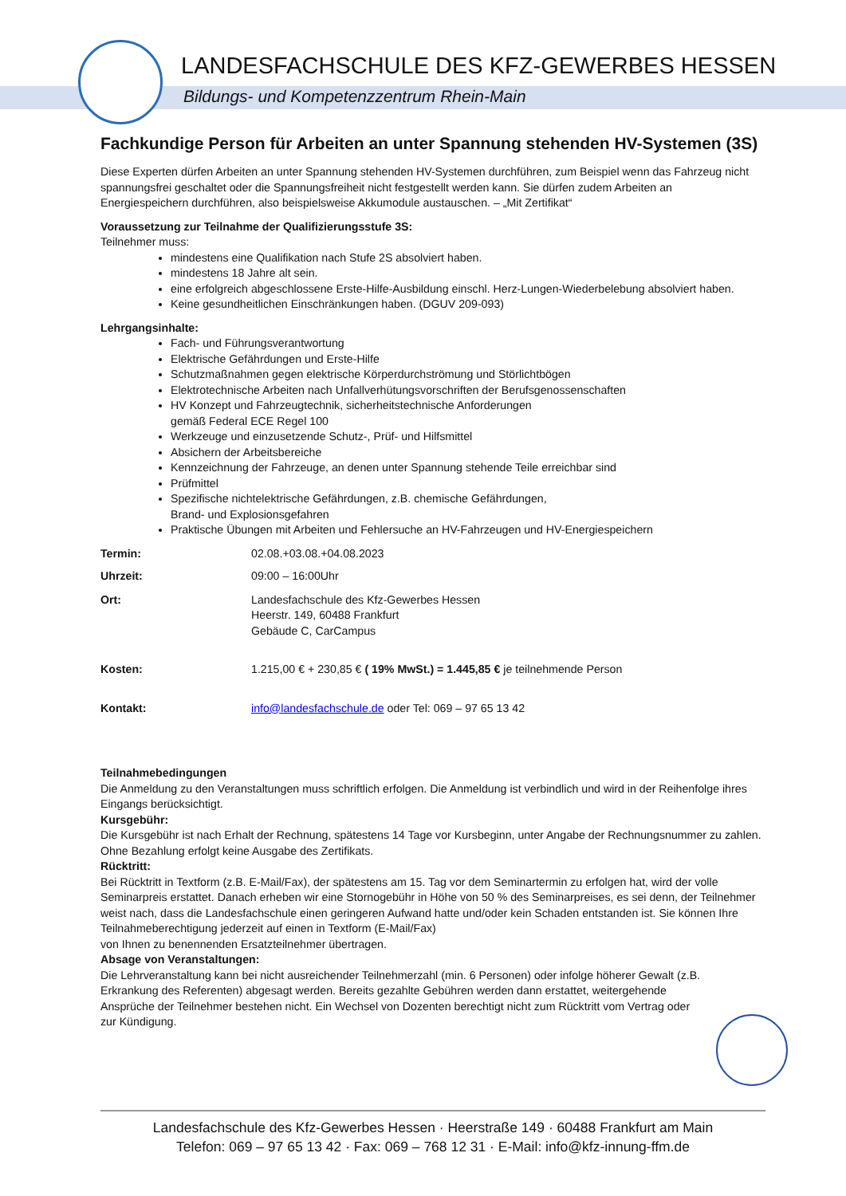LANDESFACHSCHULE DES KFZ-GEWERBES HESSEN
Bildungs- und Kompetenzzentrum Rhein-Main
Fachkundige Person für Arbeiten an unter Spannung stehenden HV-Systemen (3S)
Diese Experten dürfen Arbeiten an unter Spannung stehenden HV-Systemen durchführen, zum Beispiel wenn das Fahrzeug nicht spannungsfrei geschaltet oder die Spannungsfreiheit nicht festgestellt werden kann. Sie dürfen zudem Arbeiten an Energiespeichern durchführen, also beispielsweise Akkumodule austauschen. – „Mit Zertifikat“
Voraussetzung zur Teilnahme der Qualifizierungsstufe 3S:
Teilnehmer muss:
mindestens eine Qualifikation nach Stufe 2S absolviert haben.
mindestens 18 Jahre alt sein.
eine erfolgreich abgeschlossene Erste-Hilfe-Ausbildung einschl. Herz-Lungen-Wiederbelebung absolviert haben.
Keine gesundheitlichen Einschränkungen haben. (DGUV 209-093)
Lehrgangsinhalte:
Fach- und Führungsverantwortung
Elektrische Gefährdungen und Erste-Hilfe
Schutzmaßnahmen gegen elektrische Körperdurchströmung und Störlichtbögen
Elektrotechnische Arbeiten nach Unfallverhütungsvorschriften der Berufsgenossenschaften
HV Konzept und Fahrzeugtechnik, sicherheitstechnische Anforderungen
gemäß Federal ECE Regel 100
Werkzeuge und einzusetzende Schutz-, Prüf- und Hilfsmittel
Absichern der Arbeitsbereiche
Kennzeichnung der Fahrzeuge, an denen unter Spannung stehende Teile erreichbar sind
Prüfmittel
Spezifische nichtelektrische Gefährdungen, z.B. chemische Gefährdungen,
Brand- und Explosionsgefahren
Praktische Übungen mit Arbeiten und Fehlersuche an HV-Fahrzeugen und HV-Energiespeichern
Termin: 02.08.+03.08.+04.08.2023
Uhrzeit: 09:00 – 16:00Uhr
Ort: Landesfachschule des Kfz-Gewerbes Hessen
Heerstr. 149, 60488 Frankfurt
Gebäude C, CarCampus
Kosten: 1.215,00 € + 230,85 € ( 19% MwSt.) = 1.445,85 € je teilnehmende Person
Kontakt: info@landesfachschule.de oder Tel: 069 – 97 65 13 42
Teilnahmebedingungen
Die Anmeldung zu den Veranstaltungen muss schriftlich erfolgen. Die Anmeldung ist verbindlich und wird in der Reihenfolge ihres Eingangs berücksichtigt.
Kursgebühr:
Die Kursgebühr ist nach Erhalt der Rechnung, spätestens 14 Tage vor Kursbeginn, unter Angabe der Rechnungsnummer zu zahlen. Ohne Bezahlung erfolgt keine Ausgabe des Zertifikats.
Rücktritt:
Bei Rücktritt in Textform (z.B. E-Mail/Fax), der spätestens am 15. Tag vor dem Seminartermin zu erfolgen hat, wird der volle Seminarpreis erstattet. Danach erheben wir eine Stornogebühr in Höhe von 50 % des Seminarpreises, es sei denn, der Teilnehmer weist nach, dass die Landesfachschule einen geringeren Aufwand hatte und/oder kein Schaden entstanden ist. Sie können Ihre Teilnahmeberechtigung jederzeit auf einen in Textform (E-Mail/Fax)
von Ihnen zu benennenden Ersatzteilnehmer übertragen.
Absage von Veranstaltungen:
Die Lehrveranstaltung kann bei nicht ausreichender Teilnehmerzahl (min. 6 Personen) oder infolge höherer Gewalt (z.B. Erkrankung des Referenten) abgesagt werden. Bereits gezahlte Gebühren werden dann erstattet, weitergehende Ansprüche der Teilnehmer bestehen nicht. Ein Wechsel von Dozenten berechtigt nicht zum Rücktritt vom Vertrag oder zur Kündigung.
Landesfachschule des Kfz-Gewerbes Hessen · Heerstraße 149 · 60488 Frankfurt am Main
Telefon: 069 – 97 65 13 42 · Fax: 069 – 768 12 31 · E-Mail: info@kfz-innung-ffm.de